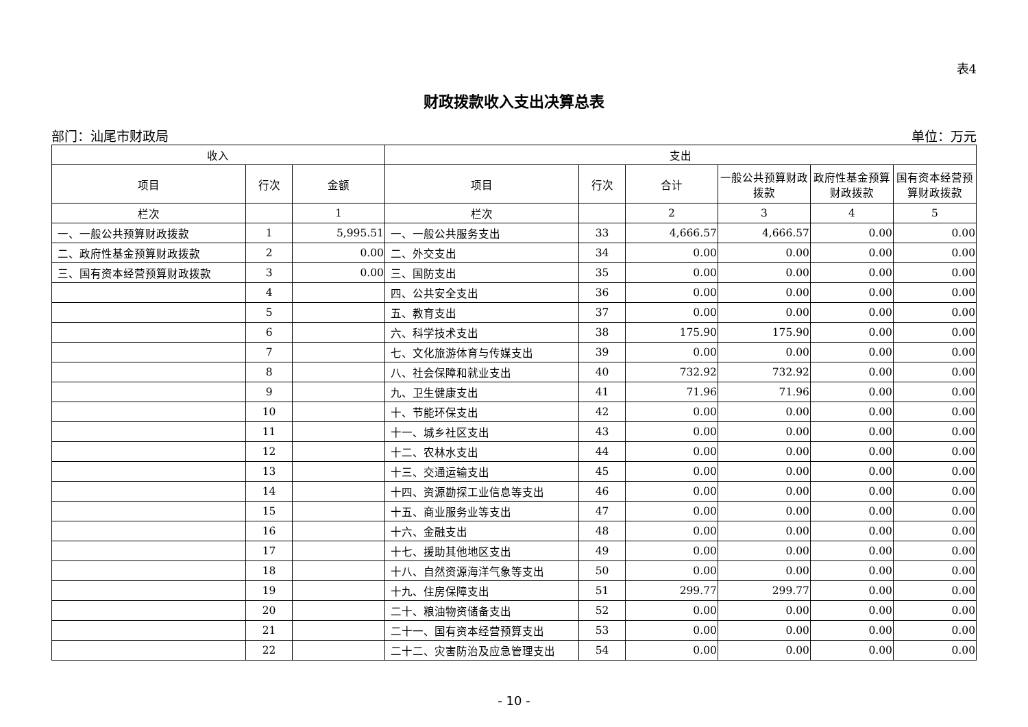表4
财政拨款收入支出决算总表
部门：汕尾市财政局 单位：万元
| 收入 | | | 支出 | | | | | |
| --- | --- | --- | --- | --- | --- | --- | --- | --- |
| 项目 | 行次 | 金额 | 项目 | 行次 | 合计 | 一般公共预算财政拨款 | 政府性基金预算财政拨款 | 国有资本经营预算财政拨款 |
| 栏次 | | 1 | 栏次 | | 2 | 3 | 4 | 5 |
| 一、一般公共预算财政拨款 | 1 | 5,995.51 | 一、一般公共服务支出 | 33 | 4,666.57 | 4,666.57 | 0.00 | 0.00 |
| 二、政府性基金预算财政拨款 | 2 | 0.00 | 二、外交支出 | 34 | 0.00 | 0.00 | 0.00 | 0.00 |
| 三、国有资本经营预算财政拨款 | 3 | 0.00 | 三、国防支出 | 35 | 0.00 | 0.00 | 0.00 | 0.00 |
| | 4 | | 四、公共安全支出 | 36 | 0.00 | 0.00 | 0.00 | 0.00 |
| | 5 | | 五、教育支出 | 37 | 0.00 | 0.00 | 0.00 | 0.00 |
| | 6 | | 六、科学技术支出 | 38 | 175.90 | 175.90 | 0.00 | 0.00 |
| | 7 | | 七、文化旅游体育与传媒支出 | 39 | 0.00 | 0.00 | 0.00 | 0.00 |
| | 8 | | 八、社会保障和就业支出 | 40 | 732.92 | 732.92 | 0.00 | 0.00 |
| | 9 | | 九、卫生健康支出 | 41 | 71.96 | 71.96 | 0.00 | 0.00 |
| | 10 | | 十、节能环保支出 | 42 | 0.00 | 0.00 | 0.00 | 0.00 |
| | 11 | | 十一、城乡社区支出 | 43 | 0.00 | 0.00 | 0.00 | 0.00 |
| | 12 | | 十二、农林水支出 | 44 | 0.00 | 0.00 | 0.00 | 0.00 |
| | 13 | | 十三、交通运输支出 | 45 | 0.00 | 0.00 | 0.00 | 0.00 |
| | 14 | | 十四、资源勘探工业信息等支出 | 46 | 0.00 | 0.00 | 0.00 | 0.00 |
| | 15 | | 十五、商业服务业等支出 | 47 | 0.00 | 0.00 | 0.00 | 0.00 |
| | 16 | | 十六、金融支出 | 48 | 0.00 | 0.00 | 0.00 | 0.00 |
| | 17 | | 十七、援助其他地区支出 | 49 | 0.00 | 0.00 | 0.00 | 0.00 |
| | 18 | | 十八、自然资源海洋气象等支出 | 50 | 0.00 | 0.00 | 0.00 | 0.00 |
| | 19 | | 十九、住房保障支出 | 51 | 299.77 | 299.77 | 0.00 | 0.00 |
| | 20 | | 二十、粮油物资储备支出 | 52 | 0.00 | 0.00 | 0.00 | 0.00 |
| | 21 | | 二十一、国有资本经营预算支出 | 53 | 0.00 | 0.00 | 0.00 | 0.00 |
| | 22 | | 二十二、灾害防治及应急管理支出 | 54 | 0.00 | 0.00 | 0.00 | 0.00 |
- 10 -